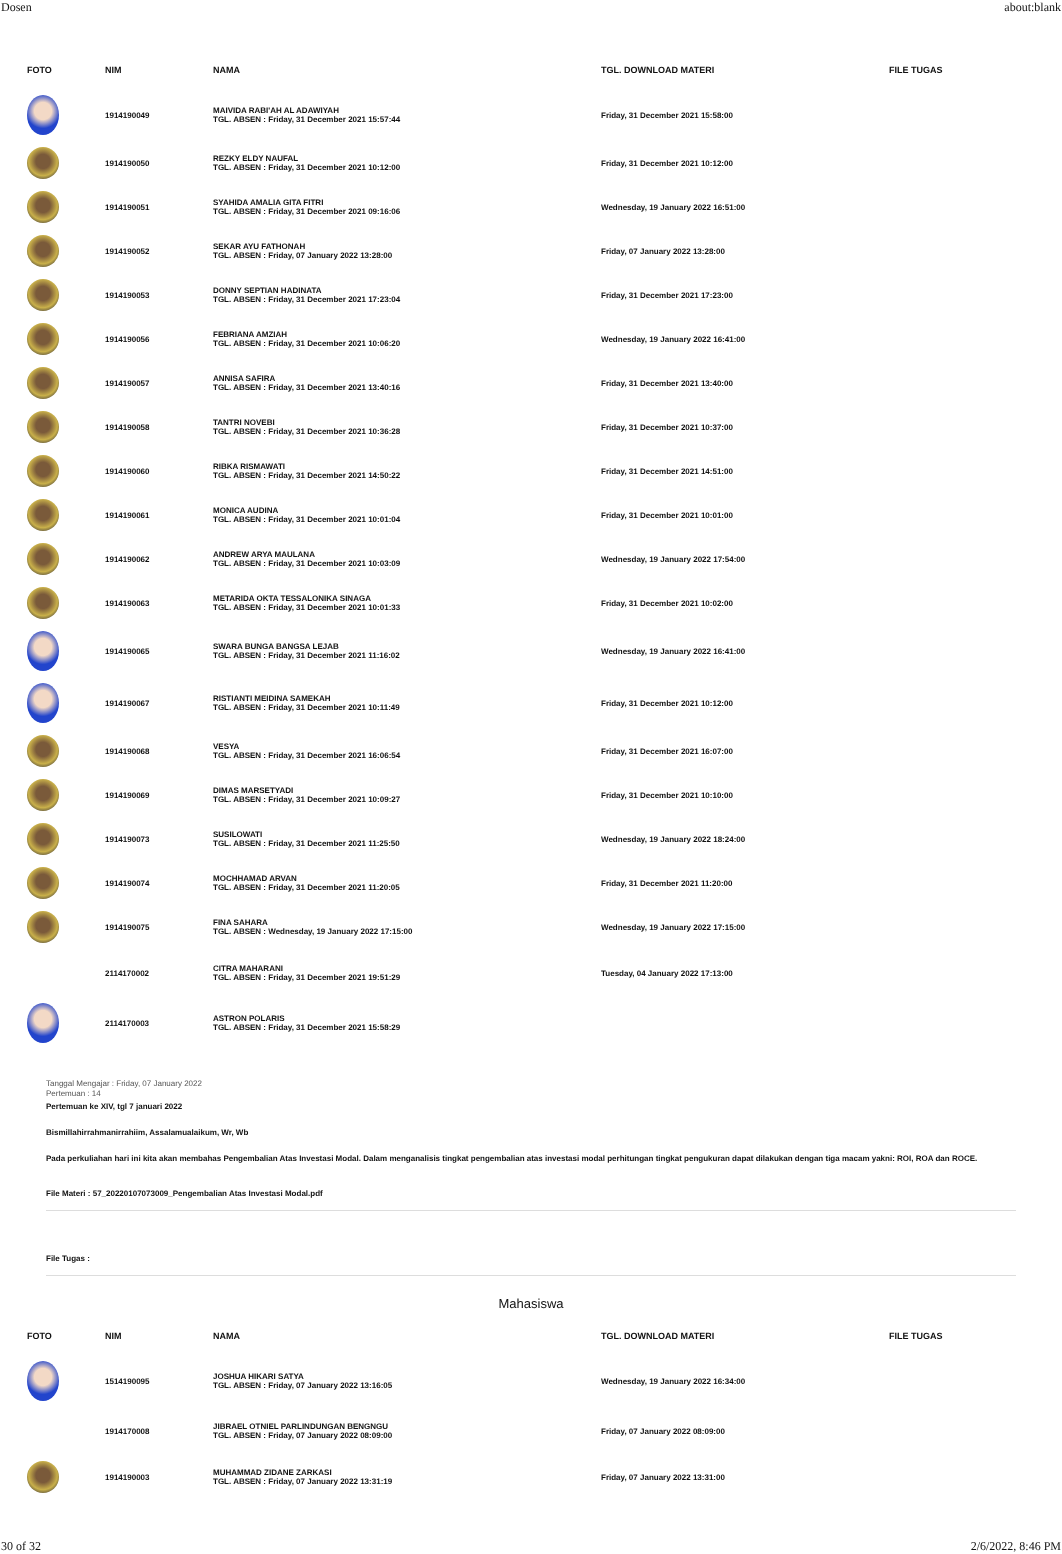Dosen about:blank
| FOTO | NIM | NAMA | TGL. DOWNLOAD MATERI | FILE TUGAS |
| --- | --- | --- | --- | --- |
| | 1914190049 | MAIVIDA RABI'AH AL ADAWIYAH TGL. ABSEN : Friday, 31 December 2021 15:57:44 | Friday, 31 December 2021 15:58:00 | |
| | 1914190050 | REZKY ELDY NAUFAL TGL. ABSEN : Friday, 31 December 2021 10:12:00 | Friday, 31 December 2021 10:12:00 | |
| | 1914190051 | SYAHIDA AMALIA GITA FITRI TGL. ABSEN : Friday, 31 December 2021 09:16:06 | Wednesday, 19 January 2022 16:51:00 | |
| | 1914190052 | SEKAR AYU FATHONAH TGL. ABSEN : Friday, 07 January 2022 13:28:00 | Friday, 07 January 2022 13:28:00 | |
| | 1914190053 | DONNY SEPTIAN HADINATA TGL. ABSEN : Friday, 31 December 2021 17:23:04 | Friday, 31 December 2021 17:23:00 | |
| | 1914190056 | FEBRIANA AMZIAH TGL. ABSEN : Friday, 31 December 2021 10:06:20 | Wednesday, 19 January 2022 16:41:00 | |
| | 1914190057 | ANNISA SAFIRA TGL. ABSEN : Friday, 31 December 2021 13:40:16 | Friday, 31 December 2021 13:40:00 | |
| | 1914190058 | TANTRI NOVEBI TGL. ABSEN : Friday, 31 December 2021 10:36:28 | Friday, 31 December 2021 10:37:00 | |
| | 1914190060 | RIBKA RISMAWATI TGL. ABSEN : Friday, 31 December 2021 14:50:22 | Friday, 31 December 2021 14:51:00 | |
| | 1914190061 | MONICA AUDINA TGL. ABSEN : Friday, 31 December 2021 10:01:04 | Friday, 31 December 2021 10:01:00 | |
| | 1914190062 | ANDREW ARYA MAULANA TGL. ABSEN : Friday, 31 December 2021 10:03:09 | Wednesday, 19 January 2022 17:54:00 | |
| | 1914190063 | METARIDA OKTA TESSALONIKA SINAGA TGL. ABSEN : Friday, 31 December 2021 10:01:33 | Friday, 31 December 2021 10:02:00 | |
| | 1914190065 | SWARA BUNGA BANGSA LEJAB TGL. ABSEN : Friday, 31 December 2021 11:16:02 | Wednesday, 19 January 2022 16:41:00 | |
| | 1914190067 | RISTIANTI MEIDINA SAMEKAH TGL. ABSEN : Friday, 31 December 2021 10:11:49 | Friday, 31 December 2021 10:12:00 | |
| | 1914190068 | VESYA TGL. ABSEN : Friday, 31 December 2021 16:06:54 | Friday, 31 December 2021 16:07:00 | |
| | 1914190069 | DIMAS MARSETYADI TGL. ABSEN : Friday, 31 December 2021 10:09:27 | Friday, 31 December 2021 10:10:00 | |
| | 1914190073 | SUSILOWATI TGL. ABSEN : Friday, 31 December 2021 11:25:50 | Wednesday, 19 January 2022 18:24:00 | |
| | 1914190074 | MOCHHAMAD ARVAN TGL. ABSEN : Friday, 31 December 2021 11:20:05 | Friday, 31 December 2021 11:20:00 | |
| | 1914190075 | FINA SAHARA TGL. ABSEN : Wednesday, 19 January 2022 17:15:00 | Wednesday, 19 January 2022 17:15:00 | |
| | 2114170002 | CITRA MAHARANI TGL. ABSEN : Friday, 31 December 2021 19:51:29 | Tuesday, 04 January 2022 17:13:00 | |
| | 2114170003 | ASTRON POLARIS TGL. ABSEN : Friday, 31 December 2021 15:58:29 | | |
Tanggal Mengajar : Friday, 07 January 2022
Pertemuan : 14
Pertemuan ke XIV, tgl 7 januari 2022
Bismillahirrahmanirrahiim, Assalamualaikum, Wr, Wb
Pada perkuliahan hari ini kita akan membahas Pengembalian Atas Investasi Modal. Dalam menganalisis tingkat pengembalian atas investasi modal perhitungan tingkat pengukuran dapat dilakukan dengan tiga macam yakni: ROI, ROA dan ROCE.
File Materi : 57_20220107073009_Pengembalian Atas Investasi Modal.pdf
File Tugas :
Mahasiswa
| FOTO | NIM | NAMA | TGL. DOWNLOAD MATERI | FILE TUGAS |
| --- | --- | --- | --- | --- |
| | 1514190095 | JOSHUA HIKARI SATYA TGL. ABSEN : Friday, 07 January 2022 13:16:05 | Wednesday, 19 January 2022 16:34:00 | |
| | 1914170008 | JIBRAEL OTNIEL PARLINDUNGAN BENGNGU TGL. ABSEN : Friday, 07 January 2022 08:09:00 | Friday, 07 January 2022 08:09:00 | |
| | 1914190003 | MUHAMMAD ZIDANE ZARKASI TGL. ABSEN : Friday, 07 January 2022 13:31:19 | Friday, 07 January 2022 13:31:00 | |
30 of 32 2/6/2022, 8:46 PM